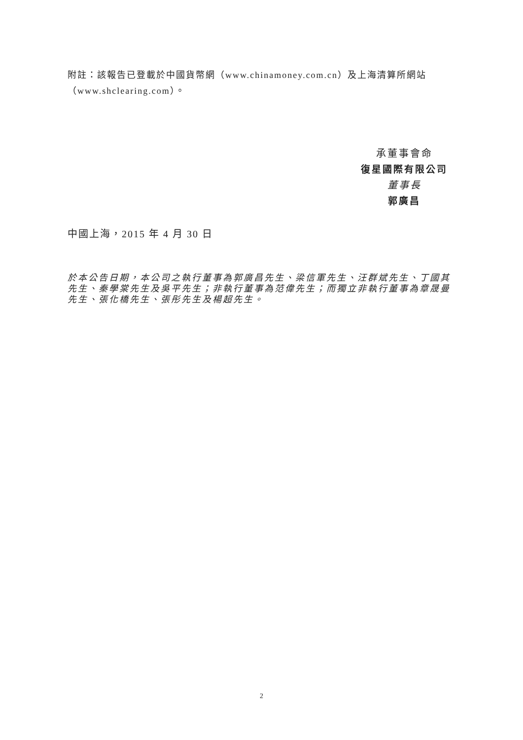附註：該報告已登載於中國貨幣網（www.chinamoney.com.cn）及上海清算所網站（www.shclearing.com）。
承董事會命
復星國際有限公司
董事長
郭廣昌
中國上海，2015 年 4 月 30 日
於本公告日期，本公司之執行董事為郭廣昌先生、梁信軍先生、汪群斌先生、丁國其先生、秦學棠先生及吳平先生；非執行董事為范偉先生；而獨立非執行董事為章晟曼先生、張化橋先生、張彤先生及楊超先生。
2